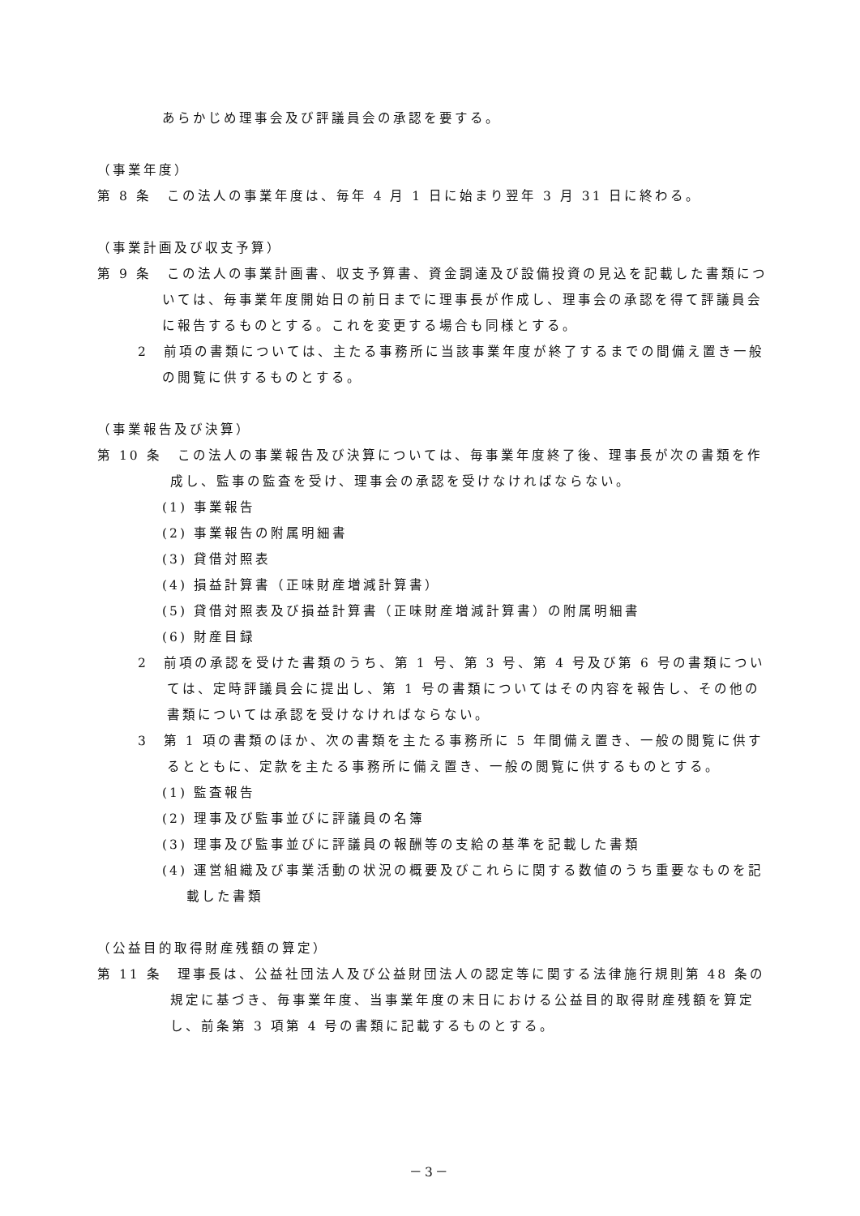あらかじめ理事会及び評議員会の承認を要する。
（事業年度）
第 8 条　この法人の事業年度は、毎年 4 月 1 日に始まり翌年 3 月 31 日に終わる。
（事業計画及び収支予算）
第 9 条　この法人の事業計画書、収支予算書、資金調達及び設備投資の見込を記載した書類については、毎事業年度開始日の前日までに理事長が作成し、理事会の承認を得て評議員会に報告するものとする。これを変更する場合も同様とする。
2　前項の書類については、主たる事務所に当該事業年度が終了するまでの間備え置き一般の閲覧に供するものとする。
（事業報告及び決算）
第 10 条　この法人の事業報告及び決算については、毎事業年度終了後、理事長が次の書類を作成し、監事の監査を受け、理事会の承認を受けなければならない。
(1) 事業報告
(2) 事業報告の附属明細書
(3) 貸借対照表
(4) 損益計算書（正味財産増減計算書）
(5) 貸借対照表及び損益計算書（正味財産増減計算書）の附属明細書
(6) 財産目録
2　前項の承認を受けた書類のうち、第 1 号、第 3 号、第 4 号及び第 6 号の書類については、定時評議員会に提出し、第 1 号の書類についてはその内容を報告し、その他の書類については承認を受けなければならない。
3　第 1 項の書類のほか、次の書類を主たる事務所に 5 年間備え置き、一般の閲覧に供するとともに、定款を主たる事務所に備え置き、一般の閲覧に供するものとする。
(1) 監査報告
(2) 理事及び監事並びに評議員の名簿
(3) 理事及び監事並びに評議員の報酬等の支給の基準を記載した書類
(4) 運営組織及び事業活動の状況の概要及びこれらに関する数値のうち重要なものを記載した書類
（公益目的取得財産残額の算定）
第 11 条　理事長は、公益社団法人及び公益財団法人の認定等に関する法律施行規則第 48 条の規定に基づき、毎事業年度、当事業年度の末日における公益目的取得財産残額を算定し、前条第 3 項第 4 号の書類に記載するものとする。
－3－